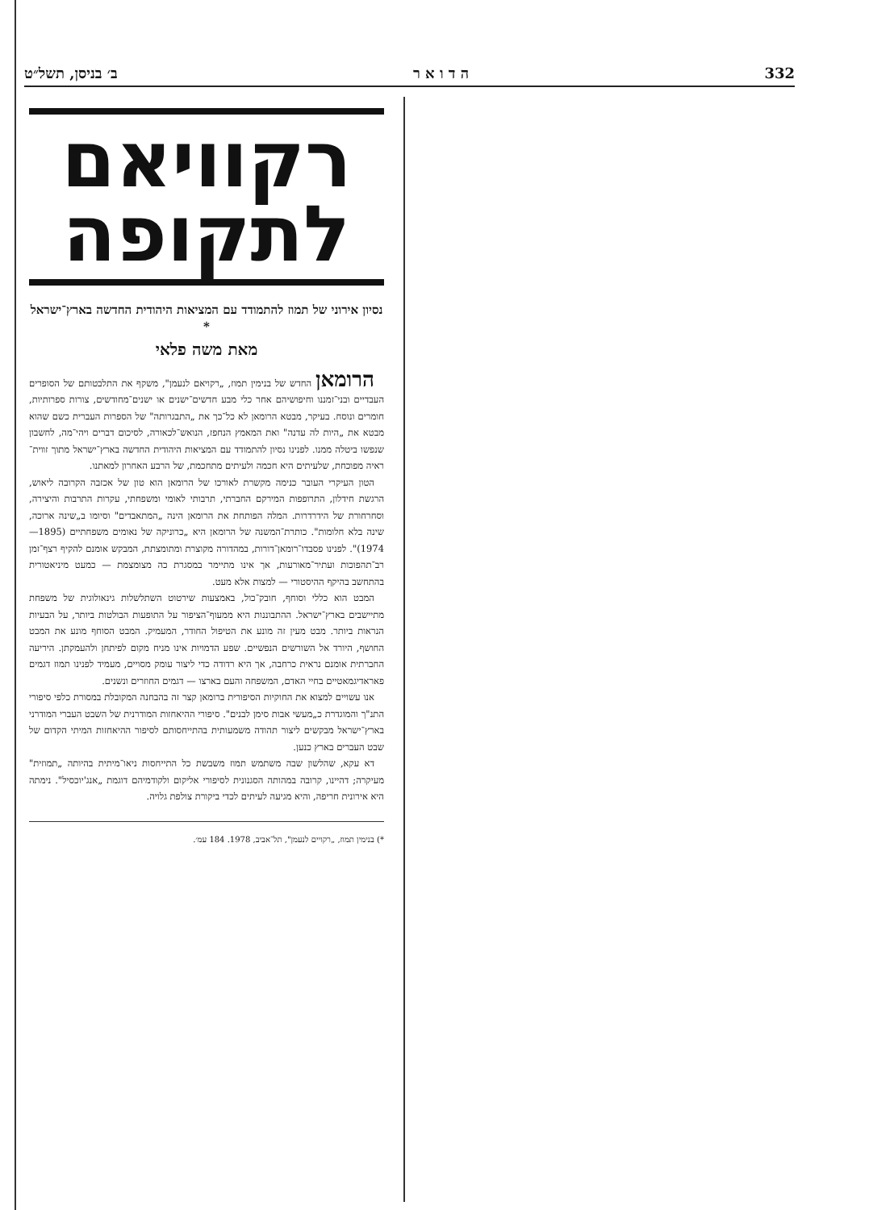332 ה ד ו א ר ב׳ בניסן, תשל״ט
רקוויאם לתקופה
נסיון אירוני של תמוז להתמודד עם המציאות היהודית החדשה בארץ־ישראל *
מאת משה פלאי
הרומאן החדש של בנימין תמוז, „רקויאם לנעמן", משקף את התלבטותם של הסופרים העבדיים ובני־זמננו וחיפושיהם אחר כלי מבע חדשים־ישנים או ישנים־מחודשים, צורות ספרותיות, חומרים ונוסח. בעיקר, מבטא הרומאן לא כל־כך את „התבגרותה" של הספרות העברית כשם שהוא מבטא את „היות לה עדנה" ואת המאמץ הנחפז, הנואש־לכאורה, לסיכום דברים ויהי־מה, לחשבון שנפשו ביטלה ממנו. לפנינו נסיון להתמודד עם המציאות היהודית החדשה בארץ־ישראל מתוך זווית־ראיה מפוכחת, שלעיתים היא חכמה ולעיתים מתחכמת, של הרבע האחרון למאתנו.
הטון העיקרי העובר כנימה מקשרת לאורכו של הרומאן הוא טון של אכזבה הקרובה ליאוש, הרגשת חידלון, התרופפות המירקם החברתי, תרבותי לאומי ומשפחתי, עקרות התרבות והיצירה, וסחרחורת של הידרדרות. המלה הפותחת את הרומאן הינה „המתאבדים" וסיומו ב„שינה ארוכה, שינה בלא חלומות". כותרת־המשנה של הרומאן היא „כרוניקה של נאומים משפחתיים (1895—1974)". לפנינו פסבדו־רומאן־דורות, במהדורה מקוצרת ומתומצתת, המבקש אומנם להקיף רצף־זמן רב־תהפוכות ועתיר־מאורעות, אך אינו מתיימר במסגרת כה מצומצמת — כמעט מיניאטורית בהתחשב בהיקף ההיסטורי — למצות אלא מעט.
המבט הוא כללי וסוחף, חובק־כול, באמצעות שירטוט השתלשלות גינאולוגית של משפחת מתיישבים בארץ־ישראל. ההתבוננות היא ממעוף־הציפור על התופעות הבולטות ביותר, על הבעיות הנראות ביותר. מבט מעין זה מונע את הטיפול החודר, המעמיק. המבט הסוחף מונע את המבט החושף, היורד אל השורשים הנפשיים. שפע הדמויות אינו מניח מקום לפיתחן ולהעמקתן. היריעה החברתית אומנם נראית כרחבה, אך היא רדודה כדי ליצור עומק מסויים, מעמיד לפנינו תמוז דגמים פאראדיגמאטיים בחיי האדם, המשפחה והעם בארצו — דגמים החוזרים ונשנים.
אנו עשויים למצוא את החוקיות הסיפורית ברומאן קצר זה בהבחנה המקובלת במסורת כלפי סיפורי התנ"ך והמוגדרת כ„מעשי אבות סימן לבנים". סיפורי ההיאחזות המודרנית של השבט העברי המודרני בארץ־ישראל מבקשים ליצור תהודה משמעותית בהתייחסותם לסיפור ההיאחזות המיתי הקדום של שבט העברים בארץ כנען.
דא עקא, שהלשון שבה משתמש תמוז משבשת כל התייחסות ניאו־מיתית בהיותה „תמוזית" מעיקרה; דהיינו, קרובה במהותה הסגנונית לסיפורי אליקום ולקודמיהם דוגמת „אנג'יוכסיל". נימתה היא אירונית חריפה, והיא מגיעה לעיתים לכדי ביקורת צולפת גלויה.
*) בנימין תמוז, „רקויים לנעמן", תל־אביב, 1978. 184 עמ׳.